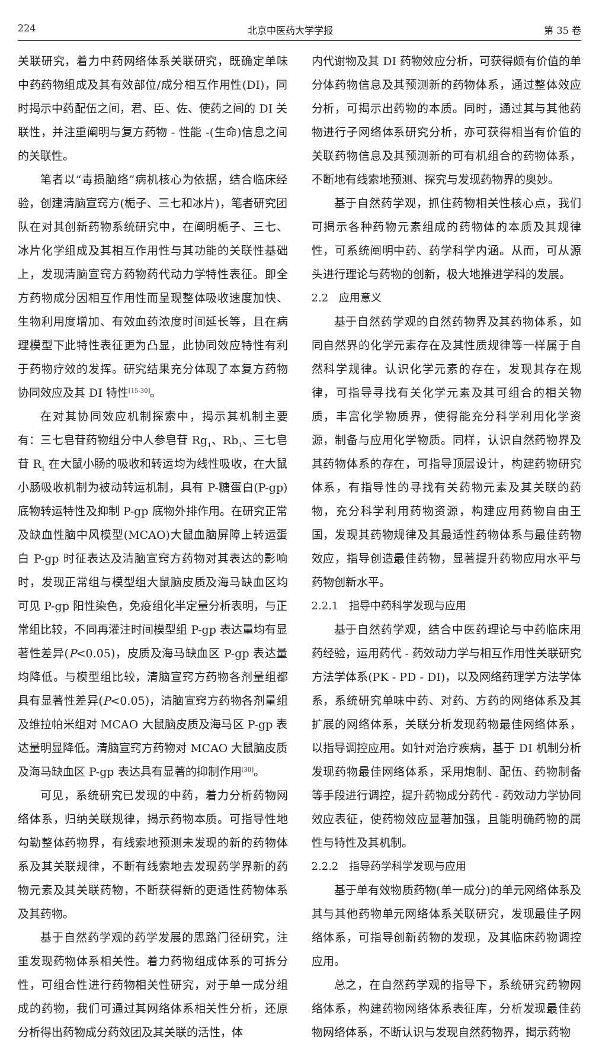224 北京中医药大学学报 第 35 卷
关联研究，着力中药网络体系关联研究，既确定单味中药药物组成及其有效部位/成分相互作用性(DI)，同时揭示中药配伍之间，君、臣、佐、使药之间的 DI 关联性，并注重阐明与复方药物 - 性能 -(生命)信息之间的关联性。
笔者以“毒损脑络”病机核心为依据，结合临床经验，创建清脑宣窍方(栀子、三七和冰片)，笔者研究团队在对其创新药物系统研究中，在阐明栀子、三七、冰片化学组成及其相互作用性与其功能的关联性基础上，发现清脑宣窍方药物药代动力学特性表征。即全方药物成分因相互作用性而呈现整体吸收速度加快、生物利用度增加、有效血药浓度时间延长等，且在病理模型下此特性表征更为凸显，此协同效应特性有利于药物疗效的发挥。研究结果充分体现了本复方药物协同效应及其 DI 特性<sup>[15-30]</sup>。
在对其协同效应机制探索中，揭示其机制主要有：三七皂苷药物组分中人参皂苷 Rg<sub>1</sub>、Rb<sub>1</sub>、三七皂苷 R<sub>1</sub> 在大鼠小肠的吸收和转运均为线性吸收，在大鼠小肠吸收机制为被动转运机制，具有 P-糖蛋白(P-gp)底物转运特性及抑制 P-gp 底物外排作用。在研究正常及缺血性脑中风模型(MCAO)大鼠血脑屏障上转运蛋白 P-gp 时征表达及清脑宣窍方药物对其表达的影响时，发现正常组与模型组大鼠脑皮质及海马缺血区均可见 P-gp 阳性染色，免疫组化半定量分析表明，与正常组比较，不同再灌注时间模型组 P-gp 表达量均有显著性差异(P<0.05)，皮质及海马缺血区 P-gp 表达量均降低。与模型组比较，清脑宣窍方药物各剂量组都具有显著性差异(P<0.05)，清脑宣窍方药物各剂量组及维拉帕米组对 MCAO 大鼠脑皮质及海马区 P-gp 表达量明显降低。清脑宣窍方药物对 MCAO 大鼠脑皮质及海马缺血区 P-gp 表达具有显著的抑制作用<sup>[30]</sup>。
可见，系统研究已发现的中药，着力分析药物网络体系，归纳关联规律，揭示药物本质。可指导性地勾勒整体药物界，有线索地预测未发现的新的药物体系及其关联规律，不断有线索地去发现药学界新的药物元素及其关联药物，不断获得新的更适性药物体系及其药物。
基于自然药学观的药学发展的思路门径研究，注重发现药物体系相关性。着力药物组成体系的可拆分性，可组合性进行药物相关性研究，对于单一成分组成的药物，我们可通过其网络体系相关性分析，还原分析得出药物成分药效团及其关联的活性，体
内代谢物及其 DI 药物效应分析，可获得颇有价值的单分体药物信息及其预测新的药物体系，通过整体效应分析，可揭示出药物的本质。同时，通过其与其他药物进行子网络体系研究分析，亦可获得相当有价值的关联药物信息及其预测新的可有机组合的药物体系，不断地有线索地预测、探究与发现药物界的奥妙。
基于自然药学观，抓住药物相关性核心点，我们可揭示各种药物元素组成的药物体的本质及其规律性，可系统阐明中药、药学科学内涵。从而，可从源头进行理论与药物的创新，极大地推进学科的发展。
2.2　应用意义
基于自然药学观的自然药物界及其药物体系，如同自然界的化学元素存在及其性质规律等一样属于自然科学规律。认识化学元素的存在，发现其存在规律，可指导寻找有关化学元素及其可组合的相关物质，丰富化学物质界，使得能充分科学利用化学资源，制备与应用化学物质。同样，认识自然药物界及其药物体系的存在，可指导顶层设计，构建药物研究体系，有指导性的寻找有关药物元素及其关联的药物，充分科学利用药物资源，构建应用药物自由王国，发现其药物规律及其最适性药物体系与最佳药物效应，指导创造最佳药物，显著提升药物应用水平与药物创新水平。
2.2.1　指导中药科学发现与应用
基于自然药学观，结合中医药理论与中药临床用药经验，运用药代 - 药效动力学与相互作用性关联研究方法学体系(PK - PD - DI)，以及网络药理学方法学体系，系统研究单味中药、对药、方药的网络体系及其扩展的网络体系，关联分析发现药物最佳网络体系，以指导调控应用。如针对治疗疾病，基于 DI 机制分析发现药物最佳网络体系，采用炮制、配伍、药物制备等手段进行调控，提升药物成分药代 - 药效动力学协同效应表征，使药物效应显著加强，且能明确药物的属性与特性及其机制。
2.2.2　指导药学科学发现与应用
基于单有效物质药物(单一成分)的单元网络体系及其与其他药物单元网络体系关联研究，发现最佳子网络体系，可指导创新药物的发现，及其临床药物调控应用。
总之，在自然药学观的指导下，系统研究药物网络体系，构建药物网络体系表征库，分析发现最佳药物网络体系，不断认识与发现自然药物界，揭示药物